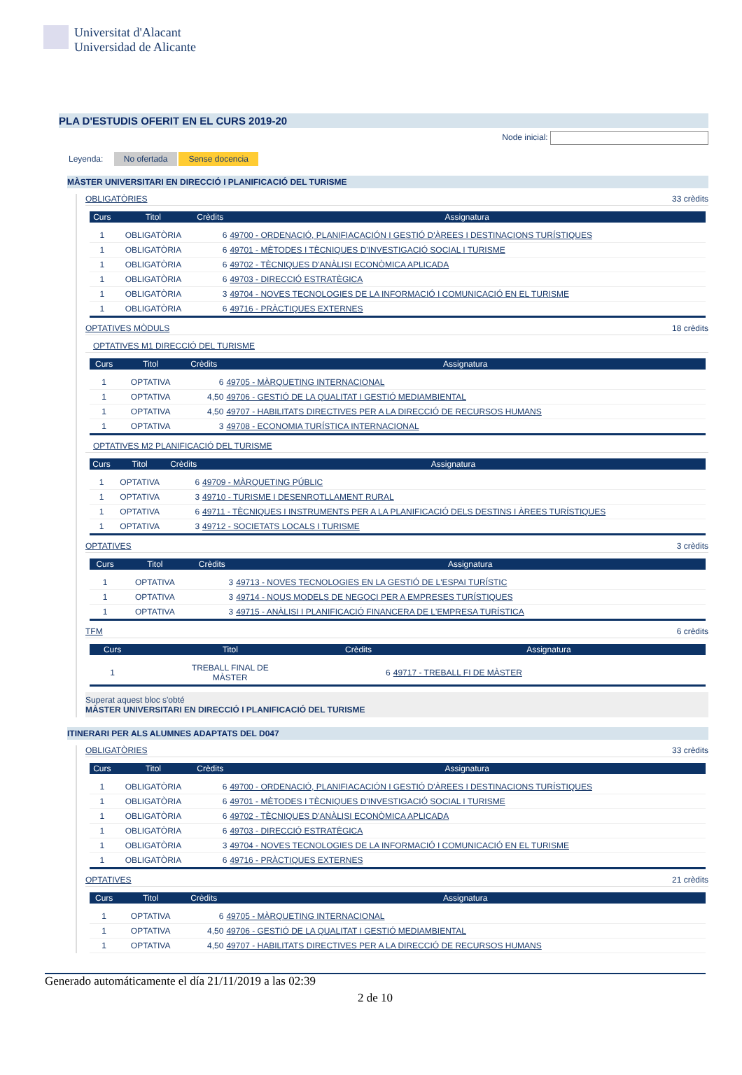Universitat d'Alacant
Universidad de Alicante
PLA D'ESTUDIS OFERIT EN EL CURS 2019-20
Node inicial:
Leyenda: No ofertada Sense docencia
MÀSTER UNIVERSITARI EN DIRECCIÓ I PLANIFICACIÓ DEL TURISME
OBLIGATÒRIES 33 crèdits
| Curs | Titol | Crèdits | Assignatura |
| --- | --- | --- | --- |
| 1 | OBLIGATÒRIA | 6 | 49700 - ORDENACIÓ, PLANIFIACACIÓN I GESTIÓ D'ÀREES I DESTINACIONS TURÍSTIQUES |
| 1 | OBLIGATÒRIA | 6 | 49701 - MÈTODES I TÈCNIQUES D'INVESTIGACIÓ SOCIAL I TURISME |
| 1 | OBLIGATÒRIA | 6 | 49702 - TÈCNIQUES D'ANÀLISI ECONÒMICA APLICADA |
| 1 | OBLIGATÒRIA | 6 | 49703 - DIRECCIÓ ESTRATÈGICA |
| 1 | OBLIGATÒRIA | 3 | 49704 - NOVES TECNOLOGIES DE LA INFORMACIÓ I COMUNICACIÓ EN EL TURISME |
| 1 | OBLIGATÒRIA | 6 | 49716 - PRÀCTIQUES EXTERNES |
OPTATIVES MÒDULS 18 crèdits
OPTATIVES M1 DIRECCIÓ DEL TURISME
| Curs | Titol | Crèdits | Assignatura |
| --- | --- | --- | --- |
| 1 | OPTATIVA | 6 | 49705 - MÀRQUETING INTERNACIONAL |
| 1 | OPTATIVA | 4,50 | 49706 - GESTIÓ DE LA QUALITAT I GESTIÓ MEDIAMBIENTAL |
| 1 | OPTATIVA | 4,50 | 49707 - HABILITATS DIRECTIVES PER A LA DIRECCIÓ DE RECURSOS HUMANS |
| 1 | OPTATIVA | 3 | 49708 - ECONOMIA TURÍSTICA INTERNACIONAL |
OPTATIVES M2 PLANIFICACIÓ DEL TURISME
| Curs | Titol | Crèdits | Assignatura |
| --- | --- | --- | --- |
| 1 | OPTATIVA | 6 | 49709 - MÀRQUETING PÚBLIC |
| 1 | OPTATIVA | 3 | 49710 - TURISME I DESENROTLLAMENT RURAL |
| 1 | OPTATIVA | 6 | 49711 - TÈCNIQUES I INSTRUMENTS PER A LA PLANIFICACIÓ DELS DESTINS I ÀREES TURÍSTIQUES |
| 1 | OPTATIVA | 3 | 49712 - SOCIETATS LOCALS I TURISME |
OPTATIVES 3 crèdits
| Curs | Titol | Crèdits | Assignatura |
| --- | --- | --- | --- |
| 1 | OPTATIVA | 3 | 49713 - NOVES TECNOLOGIES EN LA GESTIÓ DE L'ESPAI TURÍSTIC |
| 1 | OPTATIVA | 3 | 49714 - NOUS MODELS DE NEGOCI PER A EMPRESES TURÍSTIQUES |
| 1 | OPTATIVA | 3 | 49715 - ANÀLISI I PLANIFICACIÓ FINANCERA DE L'EMPRESA TURÍSTICA |
TFM 6 crèdits
| Curs | Titol | Crèdits | Assignatura |
| --- | --- | --- | --- |
| 1 | TREBALL FINAL DE MÀSTER | 6 | 49717 - TREBALL FI DE MÀSTER |
Superat aquest bloc s'obté
MÀSTER UNIVERSITARI EN DIRECCIÓ I PLANIFICACIÓ DEL TURISME
ITINERARI PER ALS ALUMNES ADAPTATS DEL D047
OBLIGATÒRIES 33 crèdits
| Curs | Titol | Crèdits | Assignatura |
| --- | --- | --- | --- |
| 1 | OBLIGATÒRIA | 6 | 49700 - ORDENACIÓ, PLANIFIACACIÓN I GESTIÓ D'ÀREES I DESTINACIONS TURÍSTIQUES |
| 1 | OBLIGATÒRIA | 6 | 49701 - MÈTODES I TÈCNIQUES D'INVESTIGACIÓ SOCIAL I TURISME |
| 1 | OBLIGATÒRIA | 6 | 49702 - TÈCNIQUES D'ANÀLISI ECONÒMICA APLICADA |
| 1 | OBLIGATÒRIA | 6 | 49703 - DIRECCIÓ ESTRATÈGICA |
| 1 | OBLIGATÒRIA | 3 | 49704 - NOVES TECNOLOGIES DE LA INFORMACIÓ I COMUNICACIÓ EN EL TURISME |
| 1 | OBLIGATÒRIA | 6 | 49716 - PRÀCTIQUES EXTERNES |
OPTATIVES 21 crèdits
| Curs | Titol | Crèdits | Assignatura |
| --- | --- | --- | --- |
| 1 | OPTATIVA | 6 | 49705 - MÀRQUETING INTERNACIONAL |
| 1 | OPTATIVA | 4,50 | 49706 - GESTIÓ DE LA QUALITAT I GESTIÓ MEDIAMBIENTAL |
| 1 | OPTATIVA | 4,50 | 49707 - HABILITATS DIRECTIVES PER A LA DIRECCIÓ DE RECURSOS HUMANS |
Generado automáticamente el día 21/11/2019 a las 02:39
2 de 10